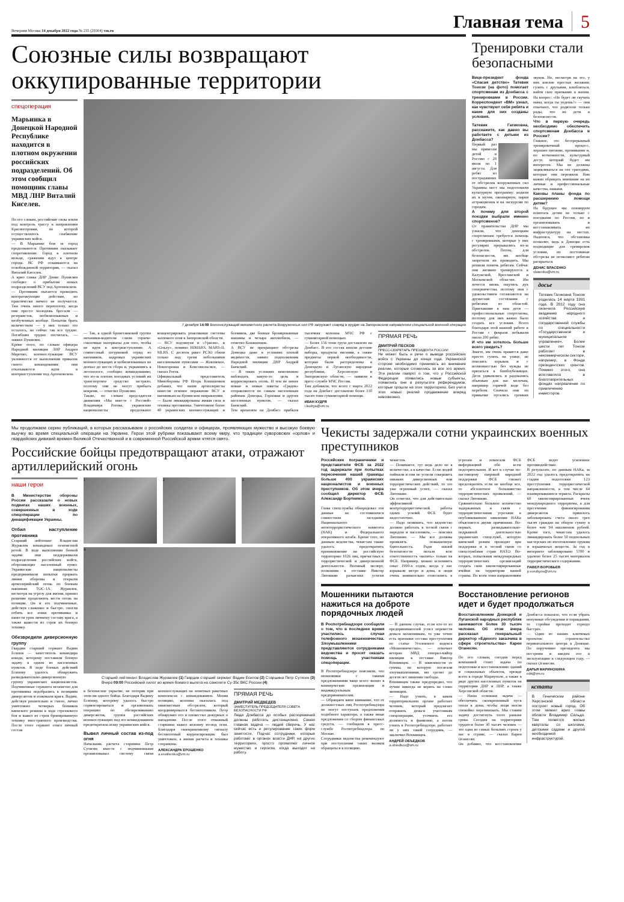Вечерняя Москва 14 декабря 2022 года № 235 (29304) vm.ru
Главная тема 5
Союзные силы возвращают оккупированные территории
спецоперация
Марьинка в Донецкой Народной Республике находится в плотном окружении российских подразделений. Об этом сообщил помощник главы МВД ЛНР Виталий Киселев.
По его словам, российские силы взяли под контроль трассу в направлении Красногоровки, по которой осуществлялось снабжение украинских войск.
— В Марьинке бои за город продолжаются. Противник оказывает сопротивление. Город в плотном кольце, сражения идут в центре города. ВС РФ осваиваются на освобожденной территории, — сказал Виталий Киселев.
А врио главы ДНР Денис Пушилин сообщил о прибытии новых подразделений ВСУ под Артемовском.
— Противник пытается проводить контратакующие действия, но практически ничего не получается. Там очень много переполоху, когда они просто молодежь бросали — резервистов, мобилизованных и необученных вообще. Попытки брать количеством — у них только это осталось, но сейчас так все трудно. Погибших трудно посчитать, — заявил Пушилин.
Кроме этого, по словам офицера Народной милиции ЛНР Андрея Марочко, военнослужащие ВСУ уклоняются от выполнения приказов своего командования: они отказываются идти в контрнаступление под Артемовском.
7 декабря 14:08 Военнослужащий минометного расчета Вооруженных сил РФ загружает снаряд в орудие на Запорожском направлении специальной военной операции
— Так, в одной бронетанковой группе механики-водители слили горюче-смазочные материалы для того, чтобы не идти в контрнаступление. А совместный штурмовой отряд из наемников, кадровых украинских военнослужащих и мобилизованных не доехал до места сбора и, укрывшись в лесополосе, сообщил командованию, что из-за плохих погодных условий их транспортное средство застряло, поэтому они не могут прибыть вовремя, — отметил Пушилин.
Также, по словам председателя движения «Мы вместе с Россией» Владимира Рогова, украинские националисты продолжают концентрировать реактивные системы залпового огня в Запорожской области.
— ВСУ подтянули и «Ураган», и «Ольху», помимо HIMARS, MARS-II, MLRS. С десяток ракет РСЗО сбили только над тремя небольшими населенными пунктами — Жовтневое, Новогоровка и Комсомольское, — сказал Рогов.
Официальный представитель Минобороны РФ Игорь Конашенков добавил, что наши артиллеристы нанесли огневое поражение ВСУ и наемникам на Купянском направлении.
— Были ликвидированы живая сила и техника противника. Уничтожено более 40 украинских военнослужащих и боевиков, две боевые бронированные машины и четыре автомобиля, — отметил Конашенков.
А ВСУ не прекращают обстрелы Донецка даже в условиях плохой видимости, заявил подполковник Народной милиции ДНР Андрей Баевский.
— В таких условиях невозможно наблюдать какую-то цель и корректировать огонь. И тем не менее новые и новые пакеты «Градов» отправляются по самым населенным районам Донецка, Горловки и других населенных пунктов, — сказал Баевский.
Тем временем на Донбасс прибыла тысячная колонна МЧС РФ с гуманитарной помощью.
— Более 156 тонн груза доставлено на Донбасс. В его состав вошли детские наборы, продукты питания, а также предметы первой необходимости, которые были распределены в Донецкую и Луганскую народные республики, Херсонскую и Запорожскую области, — заявили в пресс-службе МЧС России.
Там добавили, что всего с марта 2022 года на Донбасс доставлено более 110 тысяч тонн гуманитарной помощи.
ИВАН КУДРЯ
i.kudrya@vm.ru
ПРЯМАЯ РЕЧЬ
ДМИТРИЙ ПЕСКОВ
ПРЕСС-СЕКРЕТАРЬ ПРЕЗИДЕНТА РОССИИ
Не может быть и речи о выводе российских войск с Украины до конца года. Украинской стороне необходимо принимать во внимание реалии, которые сложились за все это время. Эти реалии говорят о том, что у Российской Федерации появились новые субъекты, появились они в результате референдумов, которые прошли на этих территориях. Без учета этих новых реалий продвижение вперед невозможно.
Тренировки стали безопасными
Вице-президент фонда «Спасая детство» Татевик Тонози (на фото) помогает спортсменам из Донбасса с тренировками в России. Корреспондент «ВМ» узнал, как чувствуют себя ребята и какие для них созданы условия.
Татевик Гагиковна, расскажите, как давно вы работаете с детьми из Донбасса?
Первый раз мы привезли детей в Россию с 28 июля по 1 августа. Для ребят из пострадавших от обстрелов вооруженных сил Украины мест мы подготовили культурную программу: водили их в музеи, океанариум, парки аттракционов и на экскурсии по городам.
А почему для второй поездки выбрали именно спортсменов?
От правительства ДНР мы узнали, что донецким спортсменам требуется помощь с тренировками, которые у них регулярно прерывались из-за обстрелов. Потом, для безопасности, им вообще запретили их проводить. Мы решили помочь ребятам. Сейчас они активно тренируются в Калужской, Ярославской и Московской областях. Им хочется вновь ощутить дух соперничества, поэтому они с удовольствием соглашаются на дружеские состязания с ребятами из областей. Приехавшие к нам дети — профессиональные спортсмены, поэтому для них важно было создать все условия. Всего благодаря этой важной работе в России с февраля побывали около 200 ребят.
И что им хотелось больше всего увидеть?
Знаете, им очень нравится даже просто гулять на улице, не опасаясь взрывов и с возможностью без нужды не прятаться в бомбоубежищах. Дети удивлялись и радовались обычным для нас мелочам, например горячей воде без перебоев. Сначала они по привычке пугались громких звуков. Но, несмотря на это, у них вполне простые желания: гулять с друзьями, влюбляться, найти свое призвание в жизни. На вопрос: «Не будет ли скучать мама, когда ты уедешь?» — они отвечают, что родители только рады, что их дети в безопасности.
Что в первую очередь необходимо обеспечить спортсменам Донбасса в России?
Главное, это беспрерывный тренировочный процесс, хорошее питание, проживание и, по возможности, культурный досуг, который будет им интересен. Мы не должны зацикливаться на тех трагедиях, которые они пережили. Нам важно обращать внимание на их личные и профессиональные качества, навыки.
Каковы планы фонда по расширению помощи детям?
На будущее мы планируем помогать детям не только с поездками по России, но и организовывать и восстанавливать их инфраструктуру на местах. Надеемся, что обстановка позволит, ведь в Донецке есть подходящие для тренировок условия, но постоянные обстрелы не позволяют ребятам раскрыться.
ДЕНИС ВЛАСЕНКО
vlasenko@vm.ru
досье
Татевик Гагиковна Тонозе родилась 14 марта 1991 года. В 2012 году она окончила Российскую академию народного хозяйства и государственной службы по специальности «Государственное и муниципальное управление». Более шести лет Тонозе работает в некоммерческом секторе, например, в Фонде президентских грантов. Помимо этого, она возглавляла в благотворительных фондах направление по привлечению инвесторов.
Мы продолжаем серию публикаций, в которых рассказываем о российских солдатах и офицерах, проявляющих мужество и высокую боевую выучку во время специальной операции на Украине. Герои этой рубрики показывают всему миру, что традиции суворовских «орлов» и гвардейских дивизий времен Великой Отечественной и в современной Российской армии чтятся свято.
Российские бойцы предотвращают атаки, отражают артиллерийский огонь
наши герои
В Министерстве обороны России рассказали о новых подвигах наших военных, совершенных в ходе спецоперации по денацификации Украины.
Отбил наступление противника
Старший лейтенант Владислав Журавлев командовал огнеметной ротой. В ходе выполнения боевой задачи они поддерживали подразделения российских войск, обороняющие населенный пункт. Украинские националисты предпринимали попытки прорвать линии обороны и открыли артиллерийский огонь по боевым машинам ТОС-1А. Журавлев, несмотря на угрозу для жизни, принял решение продолжить вести огонь на позиции. Он и его подчиненные, действуя слаженно и быстро, смогли отбить все атаки противника и нанести урон личному составу врага, а также вывести из строя их боевую технику.
Обезвредили диверсионную группу
Гвардии старший сержант Вадим Есипов — заместитель командира взвода, которому поставили боевую задачу в одном из населенных пунктов. В ходе боевых действий Есипову удалось обнаружить разведывательно-диверсионную группу украинских националистов. Подчиненные сержанта незаметно для противника подобрались к позициям диверсантов и атаковали врага. Вадим, действуя решительно и смело, лично уничтожил четверых боевиков киевского режима в ходе стрелкового боя и вывел из строя бронированную технику иностранного производства. После этого сержант отвел личный состав
1 2 3
4
Старший лейтенант Владислав Журавлев (1) Гвардии старший сержант Вадим Есипов (2) Старшина Петр Сутягин (3) Вчера 09:00 Российский пилот во время боевого вылета на самолете Су-35с ВКС России (4)
в безопасное укрытие, не потеряв при этом ни одного бойца. Благодаря Вадиму Есипову, которому удалось быстро сориентироваться и организовать операцию по обезвреживанию диверсантов, группа российских военнослужащих под его командованием предотвратила атаку украинских войск.
Вывел личный состав из-под огня
Начальник расчета старшина Петр Сутягин вместе с подчиненными организовывал систему связи военнослужащих на зенитных ракетных комплексах с командованием. Меняя позицию, колонна оказалась под минометным обстрелом, который координировался беспилотником. Петр обнаружил его и оповестил дежурных о нападении. После этого отважный старшина вывел колонну из-под огня. Благодаря своевременному сигналу беспилотный корректировщик был уничтожен, а жизни расчета и техника сохранены.
АЛЕКСАНДРА ЕРОШЕНКО
a.eroshenko@vm.ru
ПРЯМАЯ РЕЧЬ
ДМИТРИЙ МЕДВЕДЕВ
ЗАМЕСТИТЕЛЬ ПРЕДСЕДАТЕЛЯ СОВЕТА БЕЗОПАСНОСТИ РФ
Люди Донбасса до особых распоряжений должны работать дистанционно. Самая главная задача — людей сберечь. У нас сейчас есть и регулирование таких форм занятости. Подчас сотрудники, которые работают в органах власти ДНР, на других территориях, просто проявляют личное мужество и героизм, когда выходят на работу.
Чекисты задержали сотни украинских военных преступников
Российские пограничники и представители ФСБ за 2022 год задержали при попытках пересечения нашей границы больше 400 украинских националистов и военных преступников. Об этом вчера сообщил директор ФСБ Александр Бортников.
Глава спецслужбы обнародовал эти данные на состоявшемся совместном заседании Национального антитеррористического комитета (НАК) и Федерального оперативного штаба. Кроме того, по данным ведомства, чекистам также удалось предотвратить проникновение на российскую территорию 1026 лиц, причастных к террористической и диверсионной деятельности. Военный эксперт, полковник в отставке Виктор Литовкин разъяснил успехи чекистов.
— Понимаете, тут ведь дело не в количестве, а в качестве. Если людей поймали и они не успели совершить никаких диверсионных или террористических действий, то это уже огромный успех, — сказал Литовкин.
Он отметил, что для действительно эффективной контртеррористической работы одних усилий ФСБ будет недостаточно.
— Надо понимать, что ведомство должно работать в тесной связи с народом и населением, — пояснил Литовкин. — Мы все должны проявлять повышенную бдительность. Ради нашей безопасности нельзя всю ответственность «валить» только на ФСБ. Например, можно вспомнить опыт 1990-х годов, когда у нас взрывали метро и дома, и люди очень внимательно относились к угрозам и помогали ФСБ информацией обо всем подозрительном. И вот в случае по-настоящему широкой народной поддержки ФСБ сможет предотвратить если не вообще все, то абсолютное большинство террористических проявлений, — сказал Литовкин.
Сравнительно большое количество задержанных в связи с террористическими угрозами в опубликованном заявлении НАКа объясняется двумя причинами. Во-первых, разведывательно-подрывной деятельностью украинских спецслужб, которую киевский режим проводит при поддержке и в тесной связи со спецслужбами стран НАТО. Во-вторых, попытками международных террористических организаций создать свои законспирированные ячейки на территории нашей страны. По всем этим направлениям ФСБ ведет усиленное противодействие.
В результате, по данным НАКа, за 2022 год удалось предотвратить на стадии подготовки 123 преступления террористической направленности, в том числе 64 планировавшихся теракта. Раскрыты 68 законспирированных ячеек международного терроризма, а для пресечения финансирования диверсантов пришлось заблокировать счета около трех тысяч граждан на общую сумму в более чем 94 миллионов рублей. Кроме того, чекистам удалось ликвидировать более 50 подпольных мастерских по изготовлению оружия и взрывчатых веществ. За год в интернете заблокировано 5700 и удалено более 25 тысяч материалов террористического содержания.
ПАВЕЛ ВОРОБЬЕВ
p.vorobyov@vm.ru
Мошенники пытаются нажиться на доброте порядочных людей
В Роспотребнадзоре сообщили о том, что в последнее время участились случаи телефонного мошенничества. Злоумышленники представляются сотрудниками ведомства и просят оказать помощь участникам спецоперации.
В Роспотребнадзоре пояснили, что мошенники с такими предложениями чаще всего звонят в коммерческие организации и индивидуальным предпринимателям.
— Обращаем ваше внимание, что от должностных лиц Роспотребнадзора не могут поступать предложения подобного характера, а также иные предложения со сбором финансовых средств, — сообщили в пресс-службе Роспотребнадзора по Москве.
Сотрудники ведомства рекомендуют при поступлении таких звонков обращаться в полицию.
— В данном случае, если кто-то из предпринимателей успел перевести деньги мошенникам, то уже точно есть признаки состава преступления по статье Уголовного кодекса «Мошенничество», — отмечает ветеран МВД генерал-майор милиции в отставке Виктор Вохминцев. — В зависимости от суммы, на которую посягали злоумышленники, им грозит до десяти лет лишения свободы.
Вохминцев также предупредил, что лучше никогда не верить на слово звонящим.
— Надо узнать, в каком территориальном органе работает человек, который предлагает отправить деньги участникам спецоперации, уточнить его должность и фамилию, а потом узнать в Роспотребнадзоре, работает ли у них такой сотрудник, — заключил Вохминцев.
АНДРЕЙ ОБЪЕДКОВ
a.obiedkov@vm.ru
Восстановление регионов идет и будет продолжаться
Восстановлением Донецкой и Луганской народных республик занимаются более 30 тысяч человек. Об этом вчера рассказал генеральный директор «Единого заказчика в сфере строительства» Карен Оганесян.
По его словам, сегодня перед компанией стоит задача по подготовке и восстановлению зданий и социальных объектов, прежде всего в городе Мариуполе, а также в ряде других населенных пунктов на территории ДНР и ЛНР, а также Херсонской области.
— Наша основная задача — обеспечить своевременный пуск тепла в дома, чтобы люди могли спокойно перезимовать. Мы ставим задачу достигнуть этого раньше срока. Сегодня на территориях трудятся более 30 тысяч человек — это одна из самых больших строек у нас в стране, — сказал Карен Оганесян.
Он добавил, что восстановление Донбасса показало, что если убрать ненужные обсуждения и оправдания, то стройки проходят гораздо быстрее.
— Один из наших ключевых проектов: строительство перинатального центра в Донецке. По поручению президента мы построим и введем его в эксплуатацию в следующем году, — сказал Оганесян.
ДАРЬЯ МАРИНОХИНА
edit@vm.ru
кстати
В Геническом районе Херсонской области построят новый город. Об этом заявил врио главы области Владимир Сальдо. Там появятся жилые кварталы со школами, детскими садами и другой необходимой инфраструктурой.